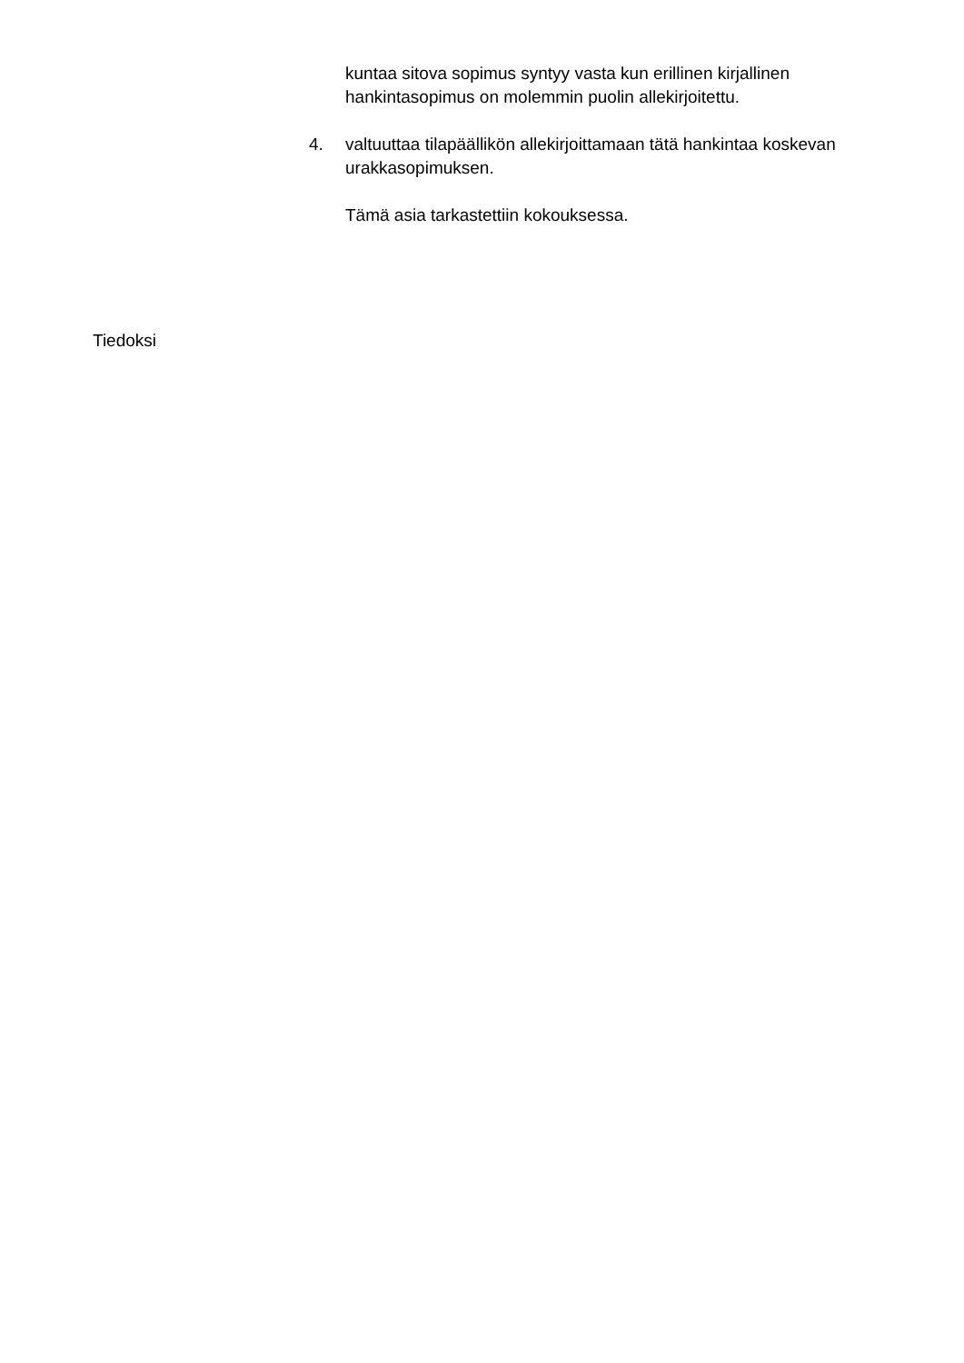kuntaa sitova sopimus syntyy vasta kun erillinen kirjallinen hankintasopimus on molemmin puolin allekirjoitettu.
4. valtuuttaa tilapäällikön allekirjoittamaan tätä hankintaa koskevan urakkasopimuksen.
Tämä asia tarkastettiin kokouksessa.
Tiedoksi